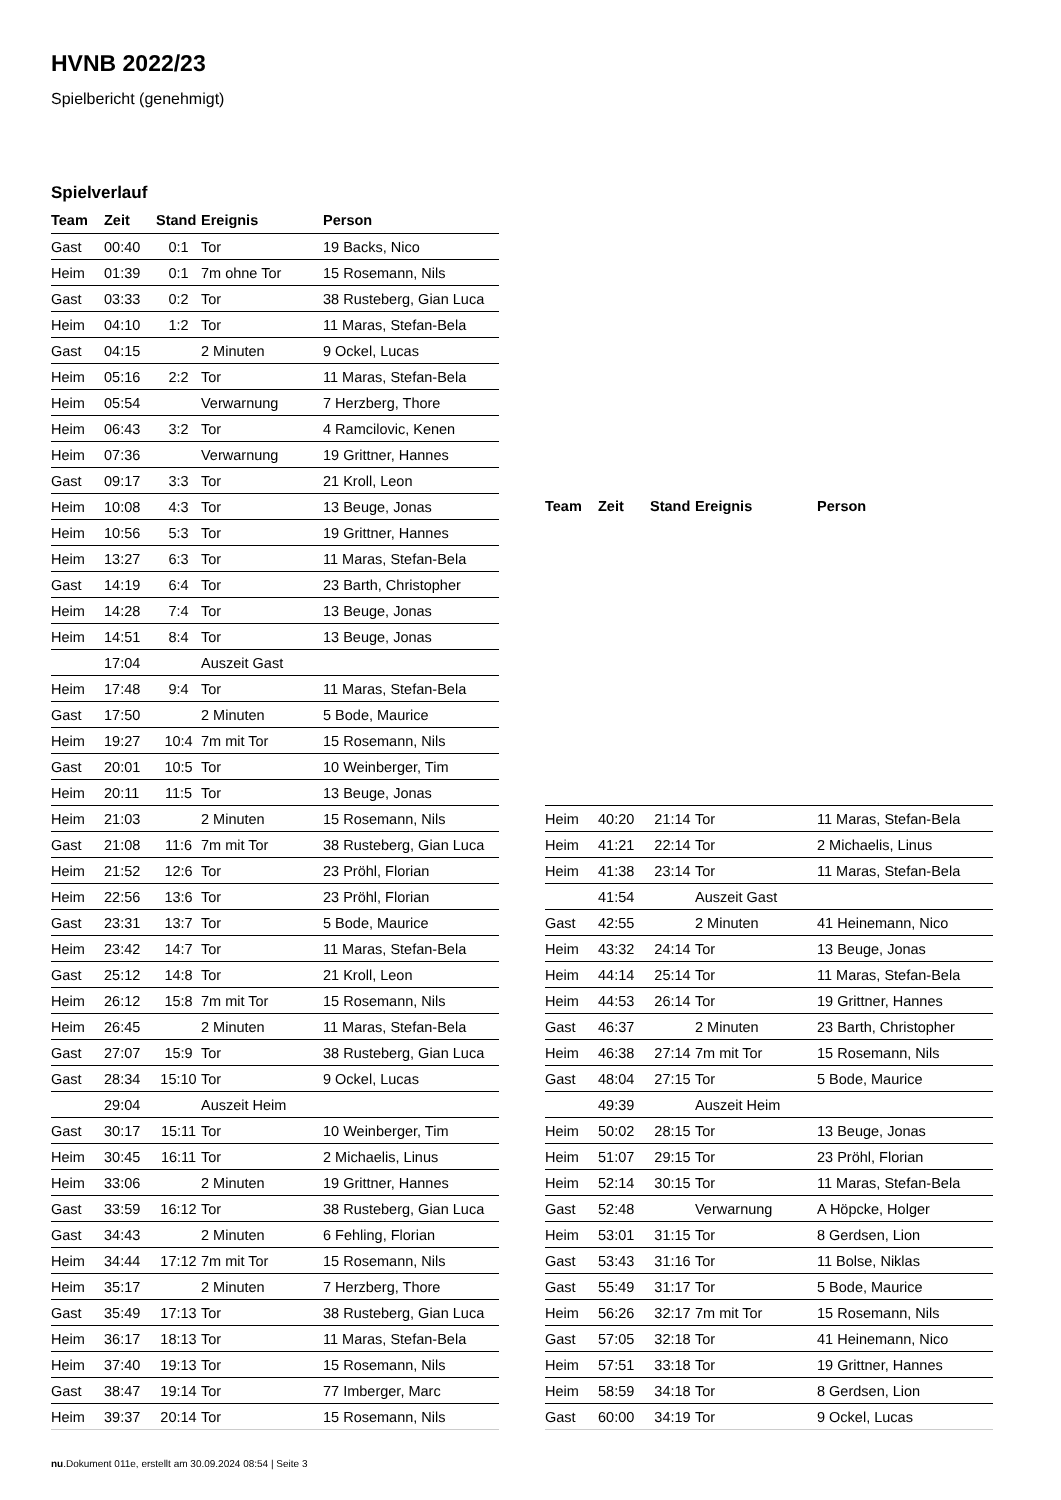HVNB 2022/23
Spielbericht (genehmigt)
Spielverlauf
| Team | Zeit | Stand | Ereignis | Person |
| --- | --- | --- | --- | --- |
| Gast | 00:40 | 0:1 | Tor | 19 Backs, Nico |
| Heim | 01:39 | 0:1 | 7m ohne Tor | 15 Rosemann, Nils |
| Gast | 03:33 | 0:2 | Tor | 38 Rusteberg, Gian Luca |
| Heim | 04:10 | 1:2 | Tor | 11 Maras, Stefan-Bela |
| Gast | 04:15 | | 2 Minuten | 9 Ockel, Lucas |
| Heim | 05:16 | 2:2 | Tor | 11 Maras, Stefan-Bela |
| Heim | 05:54 | | Verwarnung | 7 Herzberg, Thore |
| Heim | 06:43 | 3:2 | Tor | 4 Ramcilovic, Kenen |
| Heim | 07:36 | | Verwarnung | 19 Grittner, Hannes |
| Gast | 09:17 | 3:3 | Tor | 21 Kroll, Leon |
| Heim | 10:08 | 4:3 | Tor | 13 Beuge, Jonas |
| Heim | 10:56 | 5:3 | Tor | 19 Grittner, Hannes |
| Heim | 13:27 | 6:3 | Tor | 11 Maras, Stefan-Bela |
| Gast | 14:19 | 6:4 | Tor | 23 Barth, Christopher |
| Heim | 14:28 | 7:4 | Tor | 13 Beuge, Jonas |
| Heim | 14:51 | 8:4 | Tor | 13 Beuge, Jonas |
| | 17:04 | | Auszeit Gast | |
| Heim | 17:48 | 9:4 | Tor | 11 Maras, Stefan-Bela |
| Gast | 17:50 | | 2 Minuten | 5 Bode, Maurice |
| Heim | 19:27 | 10:4 | 7m mit Tor | 15 Rosemann, Nils |
| Gast | 20:01 | 10:5 | Tor | 10 Weinberger, Tim |
| Heim | 20:11 | 11:5 | Tor | 13 Beuge, Jonas |
| Heim | 21:03 | | 2 Minuten | 15 Rosemann, Nils |
| Gast | 21:08 | 11:6 | 7m mit Tor | 38 Rusteberg, Gian Luca |
| Heim | 21:52 | 12:6 | Tor | 23 Pröhl, Florian |
| Heim | 22:56 | 13:6 | Tor | 23 Pröhl, Florian |
| Gast | 23:31 | 13:7 | Tor | 5 Bode, Maurice |
| Heim | 23:42 | 14:7 | Tor | 11 Maras, Stefan-Bela |
| Gast | 25:12 | 14:8 | Tor | 21 Kroll, Leon |
| Heim | 26:12 | 15:8 | 7m mit Tor | 15 Rosemann, Nils |
| Heim | 26:45 | | 2 Minuten | 11 Maras, Stefan-Bela |
| Gast | 27:07 | 15:9 | Tor | 38 Rusteberg, Gian Luca |
| Gast | 28:34 | 15:10 | Tor | 9 Ockel, Lucas |
| | 29:04 | | Auszeit Heim | |
| Gast | 30:17 | 15:11 | Tor | 10 Weinberger, Tim |
| Heim | 30:45 | 16:11 | Tor | 2 Michaelis, Linus |
| Heim | 33:06 | | 2 Minuten | 19 Grittner, Hannes |
| Gast | 33:59 | 16:12 | Tor | 38 Rusteberg, Gian Luca |
| Gast | 34:43 | | 2 Minuten | 6 Fehling, Florian |
| Heim | 34:44 | 17:12 | 7m mit Tor | 15 Rosemann, Nils |
| Heim | 35:17 | | 2 Minuten | 7 Herzberg, Thore |
| Gast | 35:49 | 17:13 | Tor | 38 Rusteberg, Gian Luca |
| Heim | 36:17 | 18:13 | Tor | 11 Maras, Stefan-Bela |
| Heim | 37:40 | 19:13 | Tor | 15 Rosemann, Nils |
| Gast | 38:47 | 19:14 | Tor | 77 Imberger, Marc |
| Heim | 39:37 | 20:14 | Tor | 15 Rosemann, Nils |
| Team | Zeit | Stand | Ereignis | Person |
| --- | --- | --- | --- | --- |
| Heim | 40:20 | 21:14 | Tor | 11 Maras, Stefan-Bela |
| Heim | 41:21 | 22:14 | Tor | 2 Michaelis, Linus |
| Heim | 41:38 | 23:14 | Tor | 11 Maras, Stefan-Bela |
| | 41:54 | | Auszeit Gast | |
| Gast | 42:55 | | 2 Minuten | 41 Heinemann, Nico |
| Heim | 43:32 | 24:14 | Tor | 13 Beuge, Jonas |
| Heim | 44:14 | 25:14 | Tor | 11 Maras, Stefan-Bela |
| Heim | 44:53 | 26:14 | Tor | 19 Grittner, Hannes |
| Gast | 46:37 | | 2 Minuten | 23 Barth, Christopher |
| Heim | 46:38 | 27:14 | 7m mit Tor | 15 Rosemann, Nils |
| Gast | 48:04 | 27:15 | Tor | 5 Bode, Maurice |
| | 49:39 | | Auszeit Heim | |
| Heim | 50:02 | 28:15 | Tor | 13 Beuge, Jonas |
| Heim | 51:07 | 29:15 | Tor | 23 Pröhl, Florian |
| Heim | 52:14 | 30:15 | Tor | 11 Maras, Stefan-Bela |
| Gast | 52:48 | | Verwarnung | A Höpcke, Holger |
| Heim | 53:01 | 31:15 | Tor | 8 Gerdsen, Lion |
| Gast | 53:43 | 31:16 | Tor | 11 Bolse, Niklas |
| Gast | 55:49 | 31:17 | Tor | 5 Bode, Maurice |
| Heim | 56:26 | 32:17 | 7m mit Tor | 15 Rosemann, Nils |
| Gast | 57:05 | 32:18 | Tor | 41 Heinemann, Nico |
| Heim | 57:51 | 33:18 | Tor | 19 Grittner, Hannes |
| Heim | 58:59 | 34:18 | Tor | 8 Gerdsen, Lion |
| Gast | 60:00 | 34:19 | Tor | 9 Ockel, Lucas |
nu.Dokument 011e, erstellt am 30.09.2024 08:54 | Seite 3